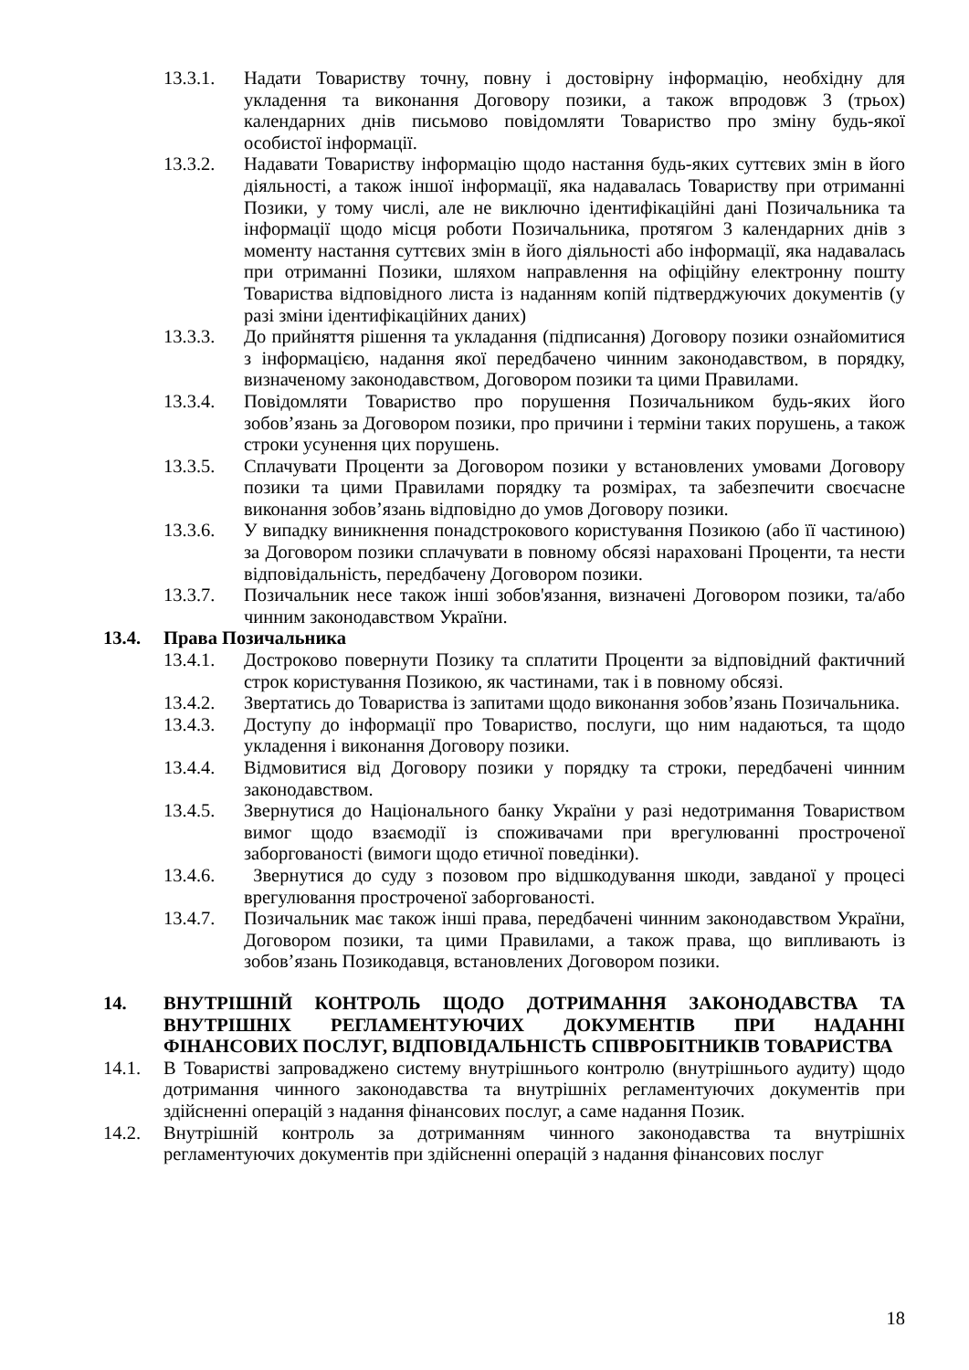13.3.1. Надати Товариству точну, повну і достовірну інформацію, необхідну для укладення та виконання Договору позики, а також впродовж 3 (трьох) календарних днів письмово повідомляти Товариство про зміну будь-якої особистої інформації.
13.3.2. Надавати Товариству інформацію щодо настання будь-яких суттєвих змін в його діяльності, а також іншої інформації, яка надавалась Товариству при отриманні Позики, у тому числі, але не виключно ідентифікаційні дані Позичальника та інформації щодо місця роботи Позичальника, протягом 3 календарних днів з моменту настання суттєвих змін в його діяльності або інформації, яка надавалась при отриманні Позики, шляхом направлення на офіційну електронну пошту Товариства відповідного листа із наданням копій підтверджуючих документів (у разі зміни ідентифікаційних даних)
13.3.3. До прийняття рішення та укладання (підписання) Договору позики ознайомитися з інформацією, надання якої передбачено чинним законодавством, в порядку, визначеному законодавством, Договором позики та цими Правилами.
13.3.4. Повідомляти Товариство про порушення Позичальником будь-яких його зобов’язань за Договором позики, про причини і терміни таких порушень, а також строки усунення цих порушень.
13.3.5. Сплачувати Проценти за Договором позики у встановлених умовами Договору позики та цими Правилами порядку та розмірах, та забезпечити своєчасне виконання зобов’язань відповідно до умов Договору позики.
13.3.6. У випадку виникнення понадстрокового користування Позикою (або її частиною) за Договором позики сплачувати в повному обсязі нараховані Проценти, та нести відповідальність, передбачену Договором позики.
13.3.7. Позичальник несе також інші зобов'язання, визначені Договором позики, та/або чинним законодавством України.
13.4. Права Позичальника
13.4.1. Достроково повернути Позику та сплатити Проценти за відповідний фактичний строк користування Позикою, як частинами, так і в повному обсязі.
13.4.2. Звертатись до Товариства із запитами щодо виконання зобов’язань Позичальника.
13.4.3. Доступу до інформації про Товариство, послуги, що ним надаються, та щодо укладення і виконання Договору позики.
13.4.4. Відмовитися від Договору позики у порядку та строки, передбачені чинним законодавством.
13.4.5. Звернутися до Національного банку України у разі недотримання Товариством вимог щодо взаємодії із споживачами при врегулюванні простроченої заборгованості (вимоги щодо етичної поведінки).
13.4.6. Звернутися до суду з позовом про відшкодування шкоди, завданої у процесі врегулювання простроченої заборгованості.
13.4.7. Позичальник має також інші права, передбачені чинним законодавством України, Договором позики, та цими Правилами, а також права, що випливають із зобов’язань Позикодавця, встановлених Договором позики.
14. ВНУТРІШНІЙ КОНТРОЛЬ ЩОДО ДОТРИМАННЯ ЗАКОНОДАВСТВА ТА ВНУТРІШНІХ РЕГЛАМЕНТУЮЧИХ ДОКУМЕНТІВ ПРИ НАДАННІ ФІНАНСОВИХ ПОСЛУГ, ВІДПОВІДАЛЬНІСТЬ СПІВРОБІТНИКІВ ТОВАРИСТВА
14.1. В Товаристві запроваджено систему внутрішнього контролю (внутрішнього аудиту) щодо дотримання чинного законодавства та внутрішніх регламентуючих документів при здійсненні операцій з надання фінансових послуг, а саме надання Позик.
14.2. Внутрішній контроль за дотриманням чинного законодавства та внутрішніх регламентуючих документів при здійсненні операцій з надання фінансових послуг
18